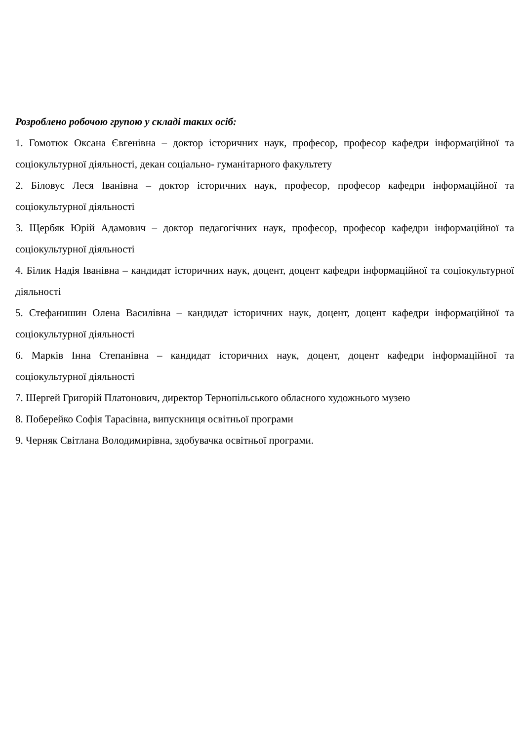Розроблено робочою групою у складі таких осіб:
1. Гомотюк Оксана Євгенівна – доктор історичних наук, професор, професор кафедри інформаційної та соціокультурної діяльності, декан соціально- гуманітарного факультету
2. Біловус Леся Іванівна – доктор історичних наук, професор, професор кафедри інформаційної та соціокультурної діяльності
3. Щербяк Юрій Адамович – доктор педагогічних наук, професор, професор кафедри інформаційної та соціокультурної діяльності
4. Білик Надія Іванівна – кандидат історичних наук, доцент, доцент кафедри інформаційної та соціокультурної діяльності
5. Стефанишин Олена Василівна – кандидат історичних наук, доцент, доцент кафедри інформаційної та соціокультурної діяльності
6. Марків Інна Степанівна – кандидат історичних наук, доцент, доцент кафедри інформаційної та соціокультурної діяльності
7. Шергей Григорій Платонович, директор Тернопільського обласного художнього музею
8. Поберейко Софія Тарасівна, випускниця освітньої програми
9. Черняк Світлана Володимирівна, здобувачка освітньої програми.